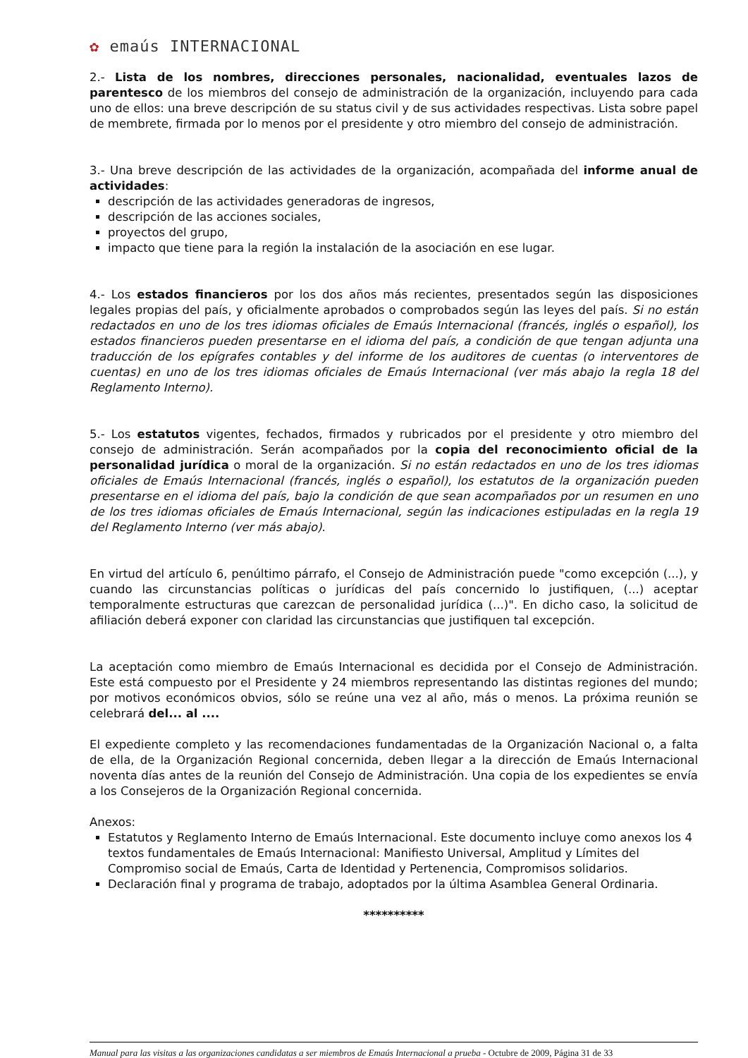✿ emaús INTERNACIONAL
2.- Lista de los nombres, direcciones personales, nacionalidad, eventuales lazos de parentesco de los miembros del consejo de administración de la organización, incluyendo para cada uno de ellos: una breve descripción de su status civil y de sus actividades respectivas. Lista sobre papel de membrete, firmada por lo menos por el presidente y otro miembro del consejo de administración.
3.- Una breve descripción de las actividades de la organización, acompañada del informe anual de actividades:
descripción de las actividades generadoras de ingresos,
descripción de las acciones sociales,
proyectos del grupo,
impacto que tiene para la región la instalación de la asociación en ese lugar.
4.- Los estados financieros por los dos años más recientes, presentados según las disposiciones legales propias del país, y oficialmente aprobados o comprobados según las leyes del país. Si no están redactados en uno de los tres idiomas oficiales de Emaús Internacional (francés, inglés o español), los estados financieros pueden presentarse en el idioma del país, a condición de que tengan adjunta una traducción de los epígrafes contables y del informe de los auditores de cuentas (o interventores de cuentas) en uno de los tres idiomas oficiales de Emaús Internacional (ver más abajo la regla 18 del Reglamento Interno).
5.- Los estatutos vigentes, fechados, firmados y rubricados por el presidente y otro miembro del consejo de administración. Serán acompañados por la copia del reconocimiento oficial de la personalidad jurídica o moral de la organización. Si no están redactados en uno de los tres idiomas oficiales de Emaús Internacional (francés, inglés o español), los estatutos de la organización pueden presentarse en el idioma del país, bajo la condición de que sean acompañados por un resumen en uno de los tres idiomas oficiales de Emaús Internacional, según las indicaciones estipuladas en la regla 19 del Reglamento Interno (ver más abajo).
En virtud del artículo 6, penúltimo párrafo, el Consejo de Administración puede "como excepción (...), y cuando las circunstancias políticas o jurídicas del país concernido lo justifiquen, (...) aceptar temporalmente estructuras que carezcan de personalidad jurídica (...)". En dicho caso, la solicitud de afiliación deberá exponer con claridad las circunstancias que justifiquen tal excepción.
La aceptación como miembro de Emaús Internacional es decidida por el Consejo de Administración. Este está compuesto por el Presidente y 24 miembros representando las distintas regiones del mundo; por motivos económicos obvios, sólo se reúne una vez al año, más o menos. La próxima reunión se celebrará del... al ....
El expediente completo y las recomendaciones fundamentadas de la Organización Nacional o, a falta de ella, de la Organización Regional concernida, deben llegar a la dirección de Emaús Internacional noventa días antes de la reunión del Consejo de Administración. Una copia de los expedientes se envía a los Consejeros de la Organización Regional concernida.
Anexos:
Estatutos y Reglamento Interno de Emaús Internacional. Este documento incluye como anexos los 4 textos fundamentales de Emaús Internacional: Manifiesto Universal, Amplitud y Límites del Compromiso social de Emaús, Carta de Identidad y Pertenencia, Compromisos solidarios.
Declaración final y programa de trabajo, adoptados por la última Asamblea General Ordinaria.
**********
Manual para las visitas a las organizaciones candidatas a ser miembros de Emaús Internacional a prueba - Octubre de 2009, Página 31 de 33